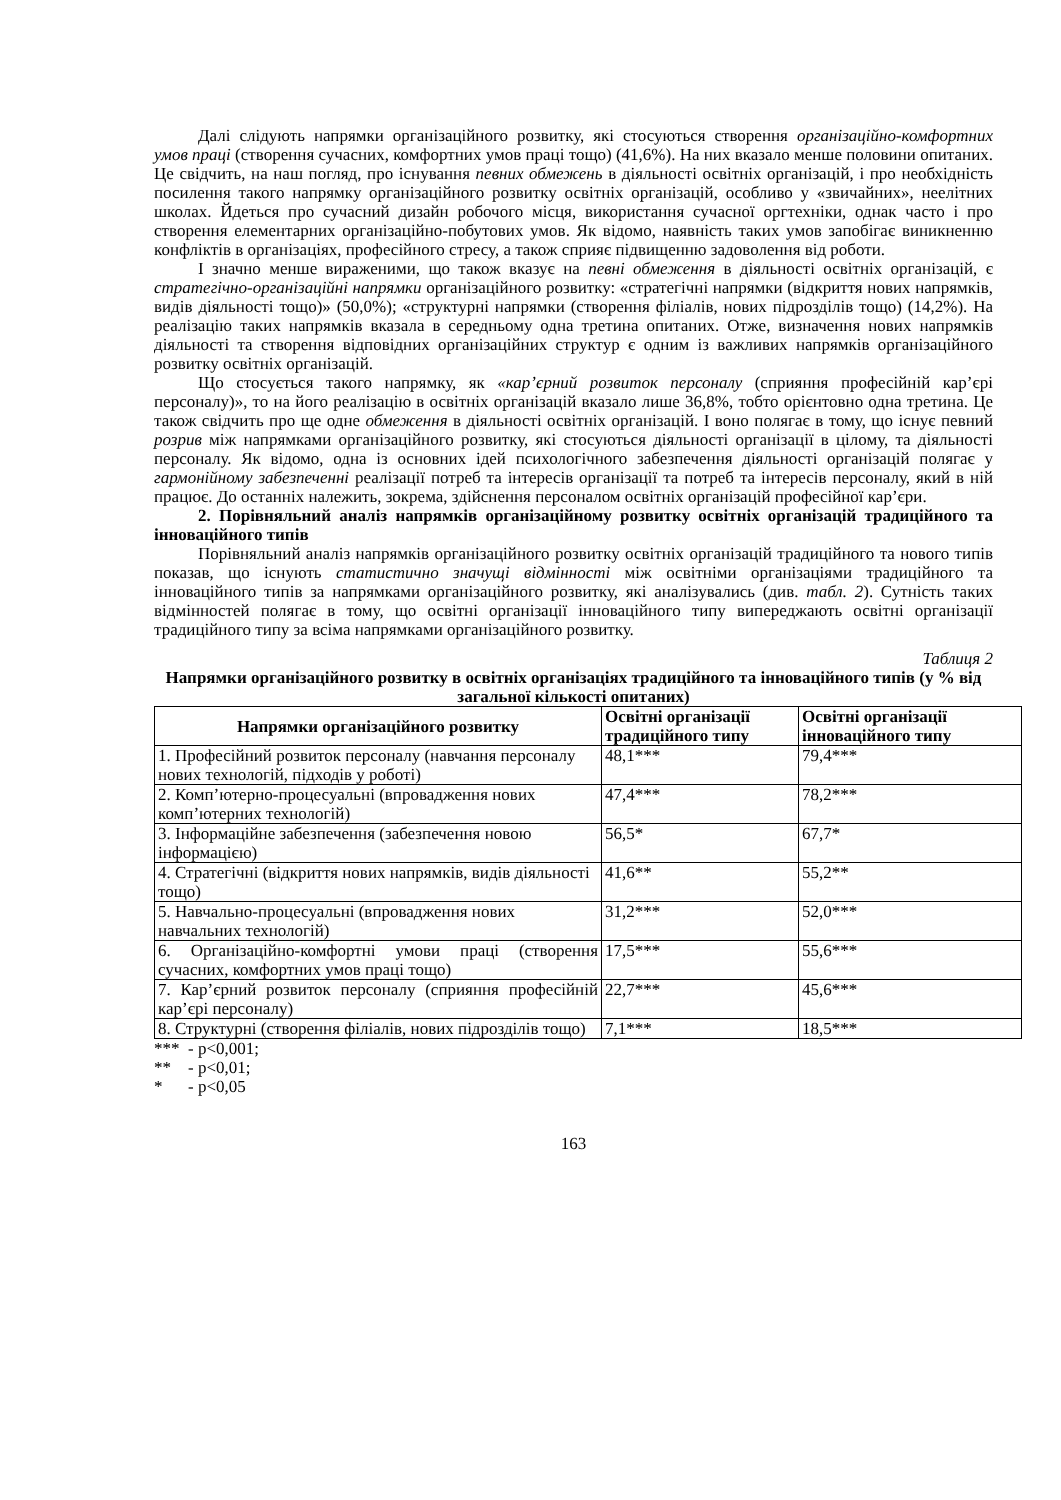Далі слідують напрямки організаційного розвитку, які стосуються створення організаційно-комфортних умов праці (створення сучасних, комфортних умов праці тощо) (41,6%). На них вказало менше половини опитаних. Це свідчить, на наш погляд, про існування певних обмежень в діяльності освітніх організацій, і про необхідність посилення такого напрямку організаційного розвитку освітніх організацій, особливо у «звичайних», неелітних школах. Йдеться про сучасний дизайн робочого місця, використання сучасної оргтехніки, однак часто і про створення елементарних організаційно-побутових умов. Як відомо, наявність таких умов запобігає виникненню конфліктів в організаціях, професійного стресу, а також сприяє підвищенню задоволення від роботи.
І значно менше вираженими, що також вказує на певні обмеження в діяльності освітніх організацій, є стратегічно-організаційні напрямки організаційного розвитку: «стратегічні напрямки (відкриття нових напрямків, видів діяльності тощо)» (50,0%); «структурні напрямки (створення філіалів, нових підрозділів тощо) (14,2%). На реалізацію таких напрямків вказала в середньому одна третина опитаних. Отже, визначення нових напрямків діяльності та створення відповідних організаційних структур є одним із важливих напрямків організаційного розвитку освітніх організацій.
Що стосується такого напрямку, як «кар’єрний розвиток персоналу (сприяння професійній кар’єрі персоналу)», то на його реалізацію в освітніх організацій вказало лише 36,8%, тобто орієнтовно одна третина. Це також свідчить про ще одне обмеження в діяльності освітніх організацій. І воно полягає в тому, що існує певний розрив між напрямками організаційного розвитку, які стосуються діяльності організації в цілому, та діяльності персоналу. Як відомо, одна із основних ідей психологічного забезпечення діяльності організацій полягає у гармонійному забезпеченні реалізації потреб та інтересів організації та потреб та інтересів персоналу, який в ній працює. До останніх належить, зокрема, здійснення персоналом освітніх організацій професійної кар’єри.
2. Порівняльний аналіз напрямків організаційному розвитку освітніх організацій традиційного та інноваційного типів
Порівняльний аналіз напрямків організаційного розвитку освітніх організацій традиційного та нового типів показав, що існують статистично значущі відмінності між освітніми організаціями традиційного та інноваційного типів за напрямками організаційного розвитку, які аналізувались (див. табл. 2). Сутність таких відмінностей полягає в тому, що освітні організації інноваційного типу випереджають освітні організації традиційного типу за всіма напрямками організаційного розвитку.
Таблиця 2
Напрямки організаційного розвитку в освітніх організаціях традиційного та інноваційного типів (у % від загальної кількості опитаних)
| Напрямки організаційного розвитку | Освітні організації традиційного типу | Освітні організації інноваційного типу |
| --- | --- | --- |
| 1. Професійний розвиток персоналу (навчання персоналу нових технологій, підходів у роботі) | 48,1*** | 79,4*** |
| 2. Комп’ютерно-процесуальні (впровадження нових комп’ютерних технологій) | 47,4*** | 78,2*** |
| 3. Інформаційне забезпечення (забезпечення новою інформацією) | 56,5* | 67,7* |
| 4. Стратегічні (відкриття нових напрямків, видів діяльності тощо) | 41,6** | 55,2** |
| 5. Навчально-процесуальні (впровадження нових навчальних технологій) | 31,2*** | 52,0*** |
| 6. Організаційно-комфортні умови праці (створення сучасних, комфортних умов праці тощо) | 17,5*** | 55,6*** |
| 7. Кар’єрний розвиток персоналу (сприяння професійній кар’єрі персоналу) | 22,7*** | 45,6*** |
| 8. Структурні (створення філіалів, нових підрозділів тощо) | 7,1*** | 18,5*** |
*** - р<0,001;
** - р<0,01;
* - р<0,05
163